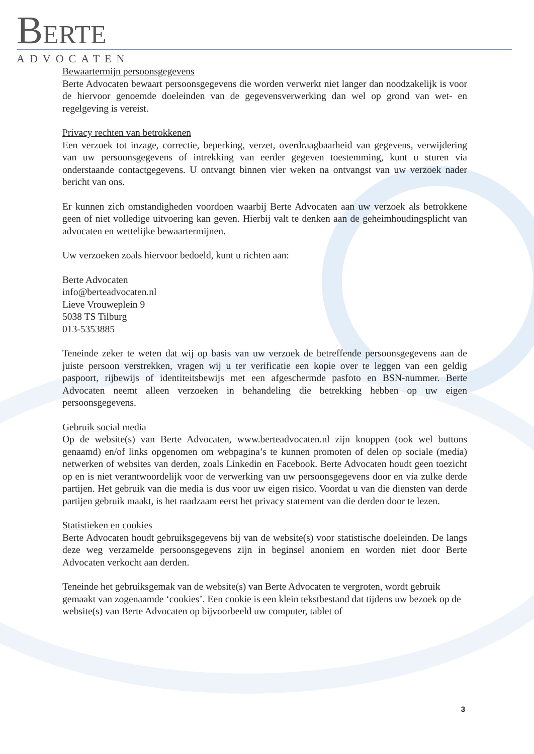BERTE
ADVOCATEN
Bewaartermijn persoonsgegevens
Berte Advocaten bewaart persoonsgegevens die worden verwerkt niet langer dan noodzakelijk is voor de hiervoor genoemde doeleinden van de gegevensverwerking dan wel op grond van wet- en regelgeving is vereist.
Privacy rechten van betrokkenen
Een verzoek tot inzage, correctie, beperking, verzet, overdraagbaarheid van gegevens, verwijdering van uw persoonsgegevens of intrekking van eerder gegeven toestemming, kunt u sturen via onderstaande contactgegevens. U ontvangt binnen vier weken na ontvangst van uw verzoek nader bericht van ons.
Er kunnen zich omstandigheden voordoen waarbij Berte Advocaten aan uw verzoek als betrokkene geen of niet volledige uitvoering kan geven. Hierbij valt te denken aan de geheimhoudingsplicht van advocaten en wettelijke bewaartermijnen.
Uw verzoeken zoals hiervoor bedoeld, kunt u richten aan:
Berte Advocaten
info@berteadvocaten.nl
Lieve Vrouweplein 9
5038 TS Tilburg
013-5353885
Teneinde zeker te weten dat wij op basis van uw verzoek de betreffende persoonsgegevens aan de juiste persoon verstrekken, vragen wij u ter verificatie een kopie over te leggen van een geldig paspoort, rijbewijs of identiteitsbewijs met een afgeschermde pasfoto en BSN-nummer. Berte Advocaten neemt alleen verzoeken in behandeling die betrekking hebben op uw eigen persoonsgegevens.
Gebruik social media
Op de website(s) van Berte Advocaten, www.berteadvocaten.nl zijn knoppen (ook wel buttons genaamd) en/of links opgenomen om webpagina’s te kunnen promoten of delen op sociale (media) netwerken of websites van derden, zoals Linkedin en Facebook. Berte Advocaten houdt geen toezicht op en is niet verantwoordelijk voor de verwerking van uw persoonsgegevens door en via zulke derde partijen. Het gebruik van die media is dus voor uw eigen risico. Voordat u van die diensten van derde partijen gebruik maakt, is het raadzaam eerst het privacy statement van die derden door te lezen.
Statistieken en cookies
Berte Advocaten houdt gebruiksgegevens bij van de website(s) voor statistische doeleinden. De langs deze weg verzamelde persoonsgegevens zijn in beginsel anoniem en worden niet door Berte Advocaten verkocht aan derden.
Teneinde het gebruiksgemak van de website(s) van Berte Advocaten te vergroten, wordt gebruik gemaakt van zogenaamde ‘cookies’. Een cookie is een klein tekstbestand dat tijdens uw bezoek op de website(s) van Berte Advocaten op bijvoorbeeld uw computer, tablet of
3